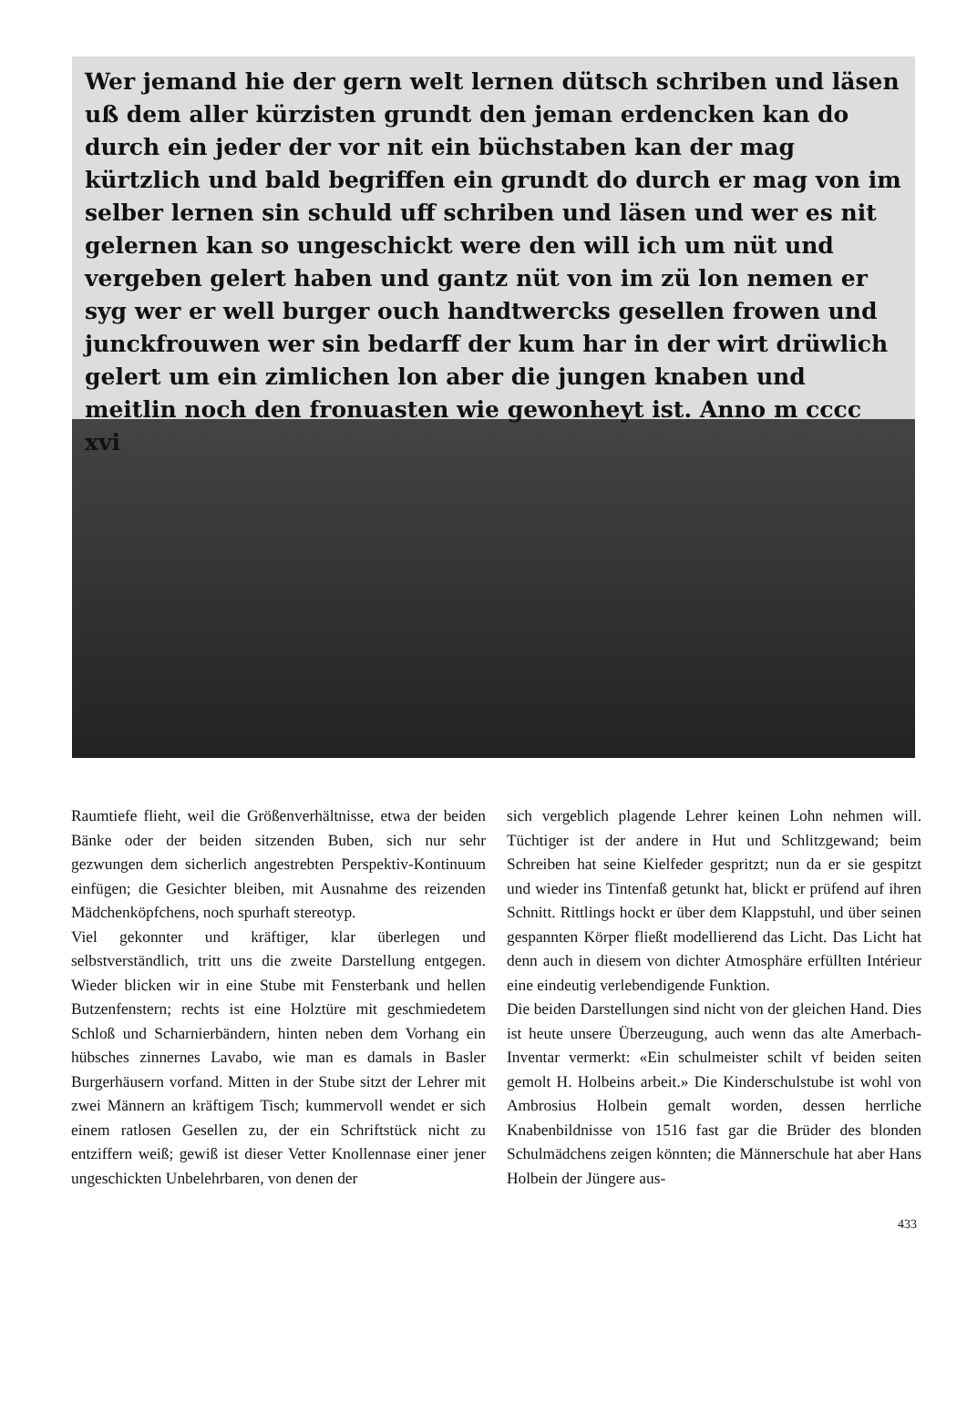Wer jemand hie der gern welt lernen dütsch schriben und läsen uß dem aller kürzisten grundt den jeman erdencken kan do durch ein jeder der vor nit ein büchstaben kan der mag kürtzlich und bald begriffen ein grundt do durch er mag von im selber lernen sin schuld uff schriben und läsen und wer es nit gelernen kan so ungeschickt were den will ich um nüt und vergeben gelert haben und gantz nüt von im zü lon nemen er syg wer er well burger ouch handtwercks gesellen frowen und junckfrouwen wer sin bedarff der kum har in der wirt drüwlich gelert um ein zimlichen lon aber die jungen knaben und meitlin noch den fronuasten wie gewonheyt ist. Anno m cccc xvi
Raumtiefe flieht, weil die Größenverhältnisse, etwa der beiden Bänke oder der beiden sitzenden Buben, sich nur sehr gezwungen dem sicherlich angestrebten Perspektiv-Kontinuum einfügen; die Gesichter bleiben, mit Ausnahme des reizenden Mädchenköpfchens, noch spurhaft stereotyp.
Viel gekonnter und kräftiger, klar überlegen und selbstverständlich, tritt uns die zweite Darstellung entgegen. Wieder blicken wir in eine Stube mit Fensterbank und hellen Butzenfenstern; rechts ist eine Holztüre mit geschmiedetem Schloß und Scharnierbändern, hinten neben dem Vorhang ein hübsches zinnernes Lavabo, wie man es damals in Basler Burgerhäusern vorfand. Mitten in der Stube sitzt der Lehrer mit zwei Männern an kräftigem Tisch; kummervoll wendet er sich einem ratlosen Gesellen zu, der ein Schriftstück nicht zu entziffern weiß; gewiß ist dieser Vetter Knollennase einer jener ungeschickten Unbelehrbaren, von denen der
sich vergeblich plagende Lehrer keinen Lohn nehmen will. Tüchtiger ist der andere in Hut und Schlitzgewand; beim Schreiben hat seine Kielfeder gespritzt; nun da er sie gespitzt und wieder ins Tintenfaß getunkt hat, blickt er prüfend auf ihren Schnitt. Rittlings hockt er über dem Klappstuhl, und über seinen gespannten Körper fließt modellierend das Licht. Das Licht hat denn auch in diesem von dichter Atmosphäre erfüllten Intérieur eine eindeutig verlebendigende Funktion.
Die beiden Darstellungen sind nicht von der gleichen Hand. Dies ist heute unsere Überzeugung, auch wenn das alte Amerbach-Inventar vermerkt: «Ein schulmeister schilt vf beiden seiten gemolt H. Holbeins arbeit.» Die Kinderschulstube ist wohl von Ambrosius Holbein gemalt worden, dessen herrliche Knabenbildnisse von 1516 fast gar die Brüder des blonden Schulmädchens zeigen könnten; die Männerschule hat aber Hans Holbein der Jüngere aus-
433